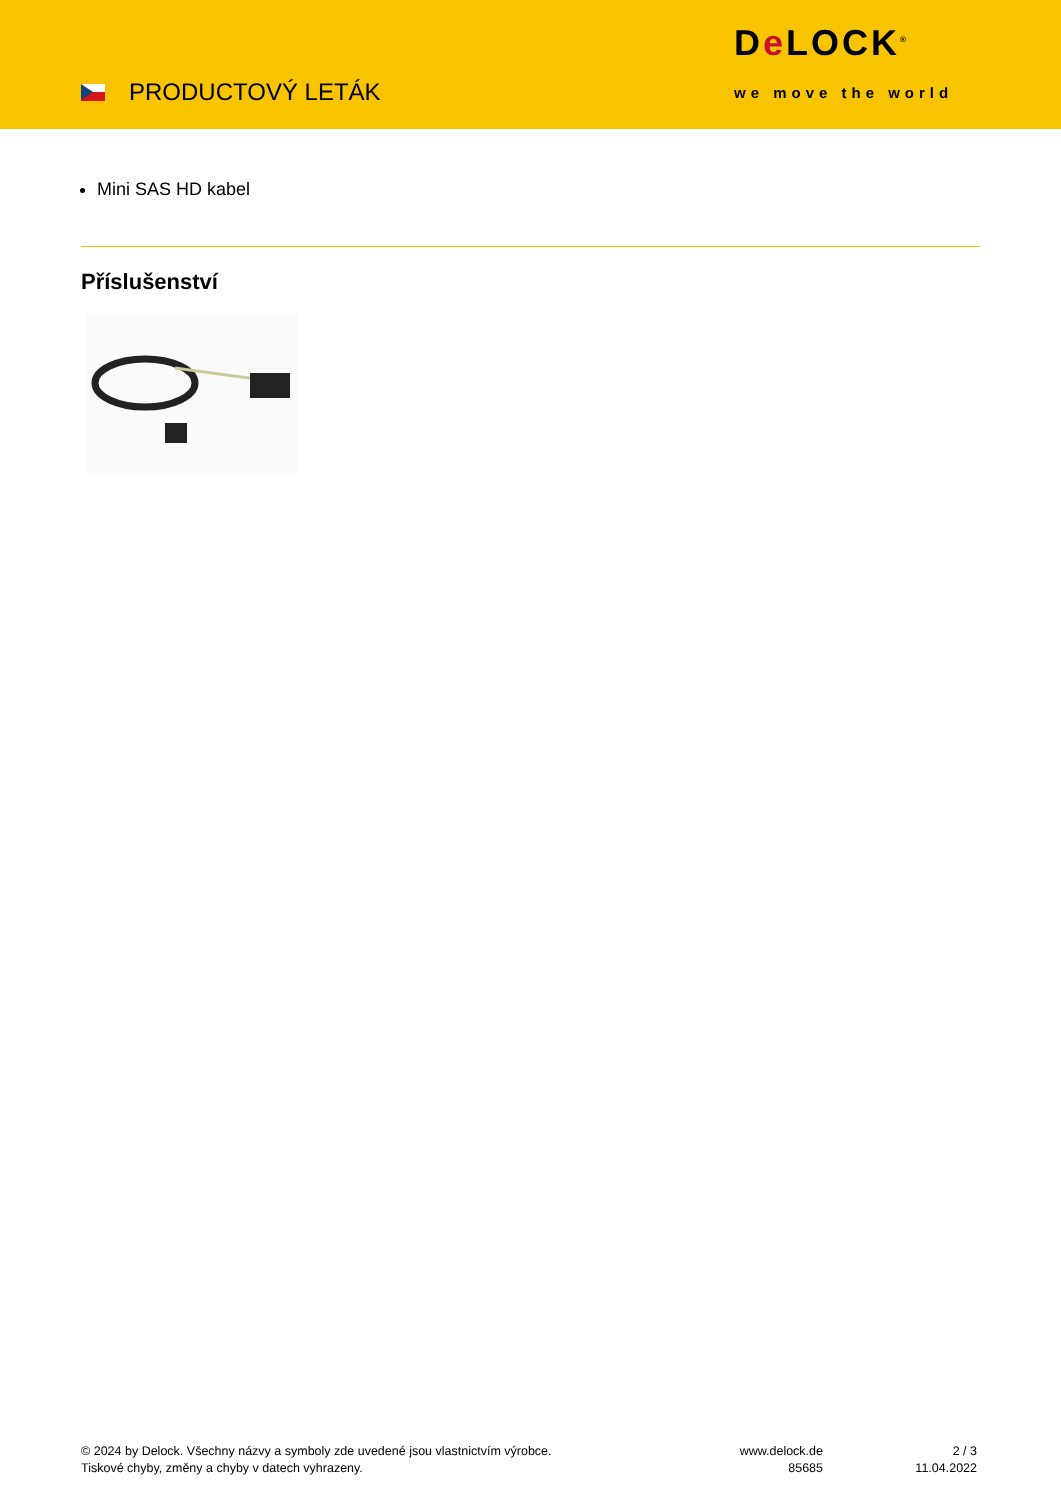PRODUCTOVÝ LETÁK
De LOCK<sup>®</sup>
we move the world
Mini SAS HD kabel
Příslušenství
© 2024 by Delock. Všechny názvy a symboly zde uvedené jsou vlastnictvím výrobce.
Tiskové chyby, změny a chyby v datech vyhrazeny.
www.delock.de
85685
2 / 3
11.04.2022